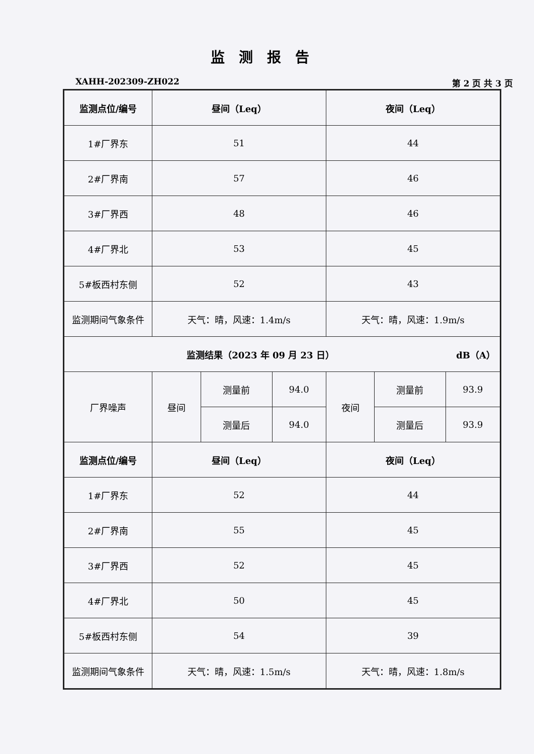监测报告
XAHH-202309-ZH022 第 2 页 共 3 页
| 监测点位/编号 | 昼间（Leq） | | | 夜间（Leq） | | |
| --- | --- | --- | --- | --- | --- | --- |
| 1#厂界东 | 51 | | | 44 | | |
| 2#厂界南 | 57 | | | 46 | | |
| 3#厂界西 | 48 | | | 46 | | |
| 4#厂界北 | 53 | | | 45 | | |
| 5#板西村东侧 | 52 | | | 43 | | |
| 监测期间气象条件 | 天气：晴，风速：1.4m/s | | | 天气：晴，风速：1.9m/s | | |
| 监测结果（2023 年 09 月 23 日） dB（A） | | | | | | |
| 厂界噪声 | 昼间 | 测量前 | 94.0 | 夜间 | 测量前 | 93.9 |
| | | 测量后 | 94.0 | | 测量后 | 93.9 |
| 监测点位/编号 | 昼间（Leq） | | | 夜间（Leq） | | |
| 1#厂界东 | 52 | | | 44 | | |
| 2#厂界南 | 55 | | | 45 | | |
| 3#厂界西 | 52 | | | 45 | | |
| 4#厂界北 | 50 | | | 45 | | |
| 5#板西村东侧 | 54 | | | 39 | | |
| 监测期间气象条件 | 天气：晴，风速：1.5m/s | | | 天气：晴，风速：1.8m/s | | |